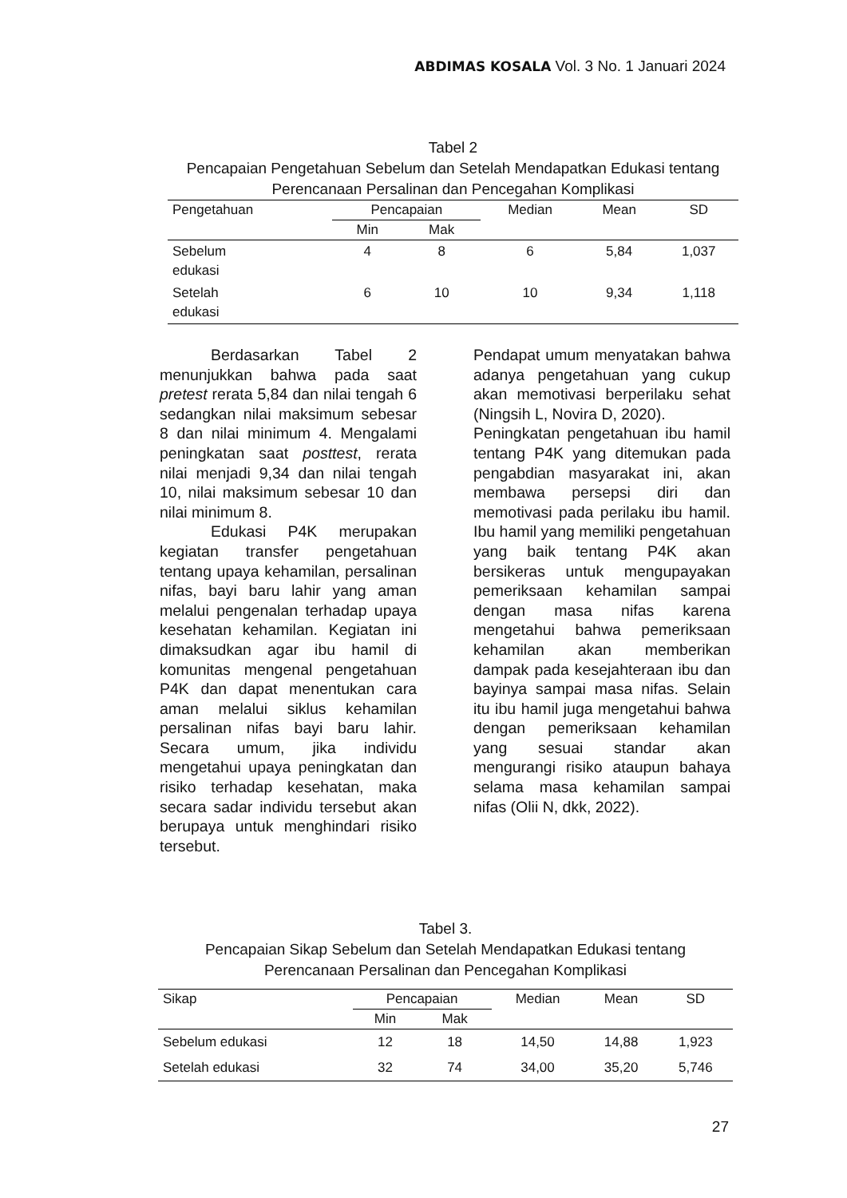ABDIMAS KOSALA Vol. 3 No. 1 Januari 2024
Tabel 2
Pencapaian Pengetahuan Sebelum dan Setelah Mendapatkan Edukasi tentang Perencanaan Persalinan dan Pencegahan Komplikasi
| Pengetahuan | Pencapaian | | Median | Mean | SD |
| --- | --- | --- | --- | --- | --- |
| | Min | Mak | | | |
| Sebelum edukasi | 4 | 8 | 6 | 5,84 | 1,037 |
| Setelah edukasi | 6 | 10 | 10 | 9,34 | 1,118 |
Berdasarkan Tabel 2 menunjukkan bahwa pada saat pretest rerata 5,84 dan nilai tengah 6 sedangkan nilai maksimum sebesar 8 dan nilai minimum 4. Mengalami peningkatan saat posttest, rerata nilai menjadi 9,34 dan nilai tengah 10, nilai maksimum sebesar 10 dan nilai minimum 8.
Edukasi P4K merupakan kegiatan transfer pengetahuan tentang upaya kehamilan, persalinan nifas, bayi baru lahir yang aman melalui pengenalan terhadap upaya kesehatan kehamilan. Kegiatan ini dimaksudkan agar ibu hamil di komunitas mengenal pengetahuan P4K dan dapat menentukan cara aman melalui siklus kehamilan persalinan nifas bayi baru lahir. Secara umum, jika individu mengetahui upaya peningkatan dan risiko terhadap kesehatan, maka secara sadar individu tersebut akan berupaya untuk menghindari risiko tersebut.
Pendapat umum menyatakan bahwa adanya pengetahuan yang cukup akan memotivasi berperilaku sehat (Ningsih L, Novira D, 2020).
Peningkatan pengetahuan ibu hamil tentang P4K yang ditemukan pada pengabdian masyarakat ini, akan membawa persepsi diri dan memotivasi pada perilaku ibu hamil. Ibu hamil yang memiliki pengetahuan yang baik tentang P4K akan bersikeras untuk mengupayakan pemeriksaan kehamilan sampai dengan masa nifas karena mengetahui bahwa pemeriksaan kehamilan akan memberikan dampak pada kesejahteraan ibu dan bayinya sampai masa nifas. Selain itu ibu hamil juga mengetahui bahwa dengan pemeriksaan kehamilan yang sesuai standar akan mengurangi risiko ataupun bahaya selama masa kehamilan sampai nifas (Olii N, dkk, 2022).
Tabel 3.
Pencapaian Sikap Sebelum dan Setelah Mendapatkan Edukasi tentang Perencanaan Persalinan dan Pencegahan Komplikasi
| Sikap | Pencapaian | | Median | Mean | SD |
| --- | --- | --- | --- | --- | --- |
| | Min | Mak | | | |
| Sebelum edukasi | 12 | 18 | 14,50 | 14,88 | 1,923 |
| Setelah edukasi | 32 | 74 | 34,00 | 35,20 | 5,746 |
27